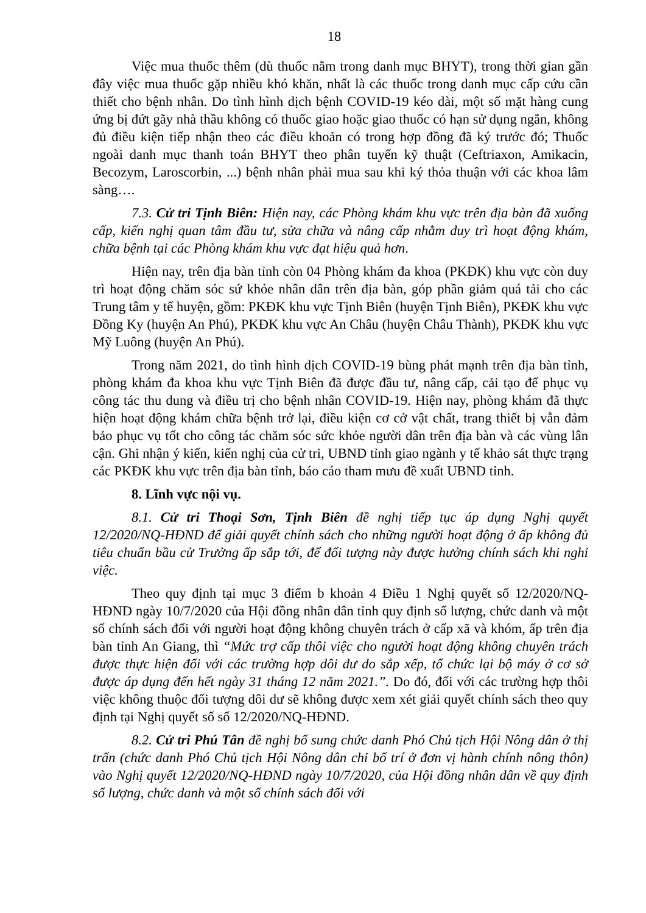18
Việc mua thuốc thêm (dù thuốc nằm trong danh mục BHYT), trong thời gian gần đây việc mua thuốc gặp nhiều khó khăn, nhất là các thuốc trong danh mục cấp cứu cần thiết cho bệnh nhân. Do tình hình dịch bệnh COVID-19 kéo dài, một số mặt hàng cung ứng bị đứt gãy nhà thầu không có thuốc giao hoặc giao thuốc có hạn sử dụng ngắn, không đủ điều kiện tiếp nhận theo các điều khoản có trong hợp đồng đã ký trước đó; Thuốc ngoài danh mục thanh toán BHYT theo phân tuyến kỹ thuật (Ceftriaxon, Amikacin, Becozym, Laroscorbin, ...) bệnh nhân phải mua sau khi ký thỏa thuận với các khoa lâm sàng….
7.3. Cử tri Tịnh Biên: Hiện nay, các Phòng khám khu vực trên địa bàn đã xuống cấp, kiến nghị quan tâm đầu tư, sửa chữa và nâng cấp nhằm duy trì hoạt động khám, chữa bệnh tại các Phòng khám khu vực đạt hiệu quả hơn.
Hiện nay, trên địa bàn tỉnh còn 04 Phòng khám đa khoa (PKĐK) khu vực còn duy trì hoạt động chăm sóc sứ khỏe nhân dân trên địa bàn, góp phần giảm quá tải cho các Trung tâm y tế huyện, gồm: PKĐK khu vực Tịnh Biên (huyện Tịnh Biên), PKĐK khu vực Đồng Ky (huyện An Phú), PKĐK khu vực An Châu (huyện Châu Thành), PKĐK khu vực Mỹ Luông (huyện An Phú).
Trong năm 2021, do tình hình dịch COVID-19 bùng phát mạnh trên địa bàn tỉnh, phòng khám đa khoa khu vực Tịnh Biên đã được đầu tư, nâng cấp, cải tạo để phục vụ công tác thu dung và điều trị cho bệnh nhân COVID-19. Hiện nay, phòng khám đã thực hiện hoạt động khám chữa bệnh trở lại, điều kiện cơ cở vật chất, trang thiết bị vẫn đảm bảo phục vụ tốt cho công tác chăm sóc sức khỏe người dân trên địa bàn và các vùng lân cận. Ghi nhận ý kiến, kiến nghị của cử tri, UBND tỉnh giao ngành y tế khảo sát thực trạng các PKĐK khu vực trên địa bàn tỉnh, báo cáo tham mưu đề xuất UBND tỉnh.
8. Lĩnh vực nội vụ.
8.1. Cử tri Thoại Sơn, Tịnh Biên đề nghị tiếp tục áp dụng Nghị quyết 12/2020/NQ-HĐND để giải quyết chính sách cho những người hoạt động ở ấp không đủ tiêu chuẩn bầu cử Trưởng ấp sắp tới, để đối tượng này được hưởng chính sách khi nghỉ việc.
Theo quy định tại mục 3 điểm b khoản 4 Điều 1 Nghị quyết số 12/2020/NQ-HĐND ngày 10/7/2020 của Hội đồng nhân dân tỉnh quy định số lượng, chức danh và một số chính sách đối với người hoạt động không chuyên trách ở cấp xã và khóm, ấp trên địa bàn tỉnh An Giang, thì “Mức trợ cấp thôi việc cho người hoạt động không chuyên trách được thực hiện đối với các trường hợp dôi dư do sắp xếp, tổ chức lại bộ máy ở cơ sở được áp dụng đến hết ngày 31 tháng 12 năm 2021.”. Do đó, đối với các trường hợp thôi việc không thuộc đối tượng dôi dư sẽ không được xem xét giải quyết chính sách theo quy định tại Nghị quyết số số 12/2020/NQ-HĐND.
8.2. Cử tri Phú Tân đề nghị bổ sung chức danh Phó Chủ tịch Hội Nông dân ở thị trấn (chức danh Phó Chủ tịch Hội Nông dân chỉ bố trí ở đơn vị hành chính nông thôn) vào Nghị quyết 12/2020/NQ-HĐND ngày 10/7/2020, của Hội đồng nhân dân về quy định số lượng, chức danh và một số chính sách đối với